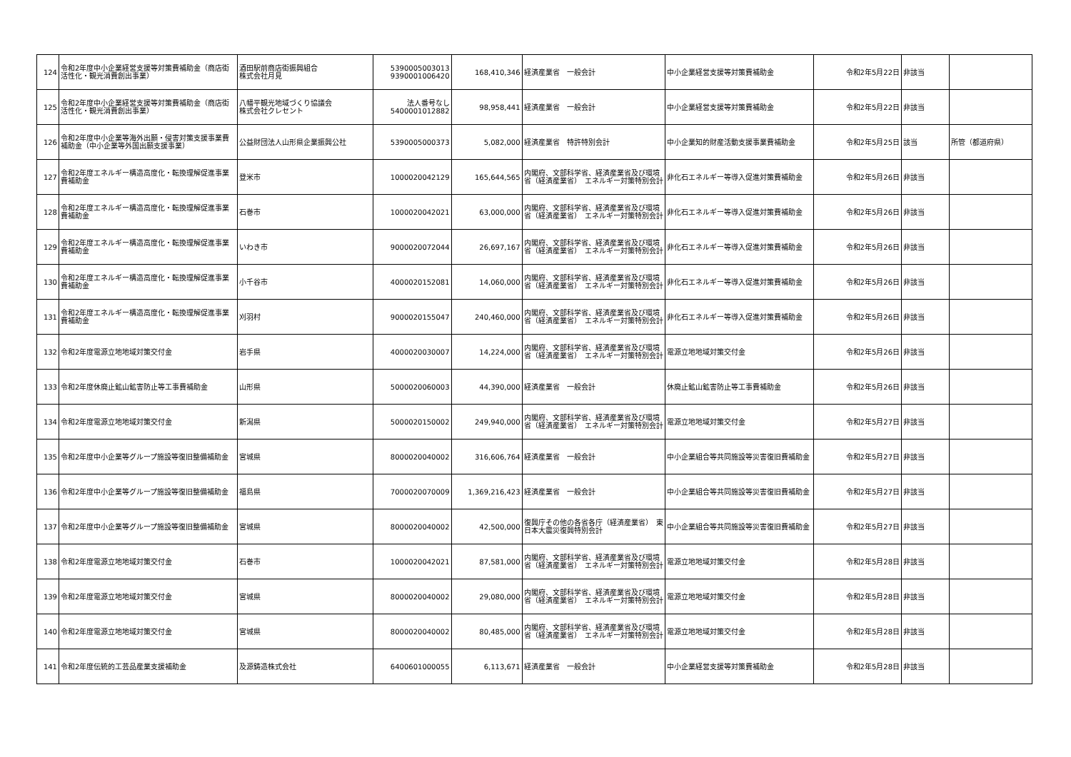| 124 | 令和2年度中小企業経営支援等対策費補助金（商店街活性化・観光消費創出事業） | 酒田駅前商店街振興組合 株式会社月見 | 5390005003013 9390001006420 | 168,410,346 | 経済産業省 一般会計 | 中小企業経営支援等対策費補助金 | 令和2年5月22日 | 非該当 | |
| 125 | 令和2年度中小企業経営支援等対策費補助金（商店街活性化・観光消費創出事業） | 八幡平観光地域づくり協議会 株式会社クレセント | 法人番号なし 5400001012882 | 98,958,441 | 経済産業省 一般会計 | 中小企業経営支援等対策費補助金 | 令和2年5月22日 | 非該当 | |
| 126 | 令和2年度中小企業等海外出願・侵害対策支援事業費補助金（中小企業等外国出願支援事業） | 公益財団法人山形県企業振興公社 | 5390005000373 | 5,082,000 | 経済産業省 特許特別会計 | 中小企業知的財産活動支援事業費補助金 | 令和2年5月25日 | 該当 | 所管（都道府県） |
| 127 | 令和2年度エネルギー構造高度化・転換理解促進事業費補助金 | 登米市 | 1000020042129 | 165,644,565 | 内閣府、文部科学省、経済産業省及び環境省（経済産業省） エネルギー対策特別会計 | 非化石エネルギー等導入促進対策費補助金 | 令和2年5月26日 | 非該当 | |
| 128 | 令和2年度エネルギー構造高度化・転換理解促進事業費補助金 | 石巻市 | 1000020042021 | 63,000,000 | 内閣府、文部科学省、経済産業省及び環境省（経済産業省） エネルギー対策特別会計 | 非化石エネルギー等導入促進対策費補助金 | 令和2年5月26日 | 非該当 | |
| 129 | 令和2年度エネルギー構造高度化・転換理解促進事業費補助金 | いわき市 | 9000020072044 | 26,697,167 | 内閣府、文部科学省、経済産業省及び環境省（経済産業省） エネルギー対策特別会計 | 非化石エネルギー等導入促進対策費補助金 | 令和2年5月26日 | 非該当 | |
| 130 | 令和2年度エネルギー構造高度化・転換理解促進事業費補助金 | 小千谷市 | 4000020152081 | 14,060,000 | 内閣府、文部科学省、経済産業省及び環境省（経済産業省） エネルギー対策特別会計 | 非化石エネルギー等導入促進対策費補助金 | 令和2年5月26日 | 非該当 | |
| 131 | 令和2年度エネルギー構造高度化・転換理解促進事業費補助金 | 刈羽村 | 9000020155047 | 240,460,000 | 内閣府、文部科学省、経済産業省及び環境省（経済産業省） エネルギー対策特別会計 | 非化石エネルギー等導入促進対策費補助金 | 令和2年5月26日 | 非該当 | |
| 132 | 令和2年度電源立地地域対策交付金 | 岩手県 | 4000020030007 | 14,224,000 | 内閣府、文部科学省、経済産業省及び環境省（経済産業省） エネルギー対策特別会計 | 電源立地地域対策交付金 | 令和2年5月26日 | 非該当 | |
| 133 | 令和2年度休廃止鉱山鉱害防止等工事費補助金 | 山形県 | 5000020060003 | 44,390,000 | 経済産業省 一般会計 | 休廃止鉱山鉱害防止等工事費補助金 | 令和2年5月26日 | 非該当 | |
| 134 | 令和2年度電源立地地域対策交付金 | 新潟県 | 5000020150002 | 249,940,000 | 内閣府、文部科学省、経済産業省及び環境省（経済産業省） エネルギー対策特別会計 | 電源立地地域対策交付金 | 令和2年5月27日 | 非該当 | |
| 135 | 令和2年度中小企業等グループ施設等復旧整備補助金 | 宮城県 | 8000020040002 | 316,606,764 | 経済産業省 一般会計 | 中小企業組合等共同施設等災害復旧費補助金 | 令和2年5月27日 | 非該当 | |
| 136 | 令和2年度中小企業等グループ施設等復旧整備補助金 | 福島県 | 7000020070009 | 1,369,216,423 | 経済産業省 一般会計 | 中小企業組合等共同施設等災害復旧費補助金 | 令和2年5月27日 | 非該当 | |
| 137 | 令和2年度中小企業等グループ施設等復旧整備補助金 | 宮城県 | 8000020040002 | 42,500,000 | 復興庁その他の各省各庁（経済産業省） 東日本大震災復興特別会計 | 中小企業組合等共同施設等災害復旧費補助金 | 令和2年5月27日 | 非該当 | |
| 138 | 令和2年度電源立地地域対策交付金 | 石巻市 | 1000020042021 | 87,581,000 | 内閣府、文部科学省、経済産業省及び環境省（経済産業省） エネルギー対策特別会計 | 電源立地地域対策交付金 | 令和2年5月28日 | 非該当 | |
| 139 | 令和2年度電源立地地域対策交付金 | 宮城県 | 8000020040002 | 29,080,000 | 内閣府、文部科学省、経済産業省及び環境省（経済産業省） エネルギー対策特別会計 | 電源立地地域対策交付金 | 令和2年5月28日 | 非該当 | |
| 140 | 令和2年度電源立地地域対策交付金 | 宮城県 | 8000020040002 | 80,485,000 | 内閣府、文部科学省、経済産業省及び環境省（経済産業省） エネルギー対策特別会計 | 電源立地地域対策交付金 | 令和2年5月28日 | 非該当 | |
| 141 | 令和2年度伝統的工芸品産業支援補助金 | 及源鋳造株式会社 | 6400601000055 | 6,113,671 | 経済産業省 一般会計 | 中小企業経営支援等対策費補助金 | 令和2年5月28日 | 非該当 | |